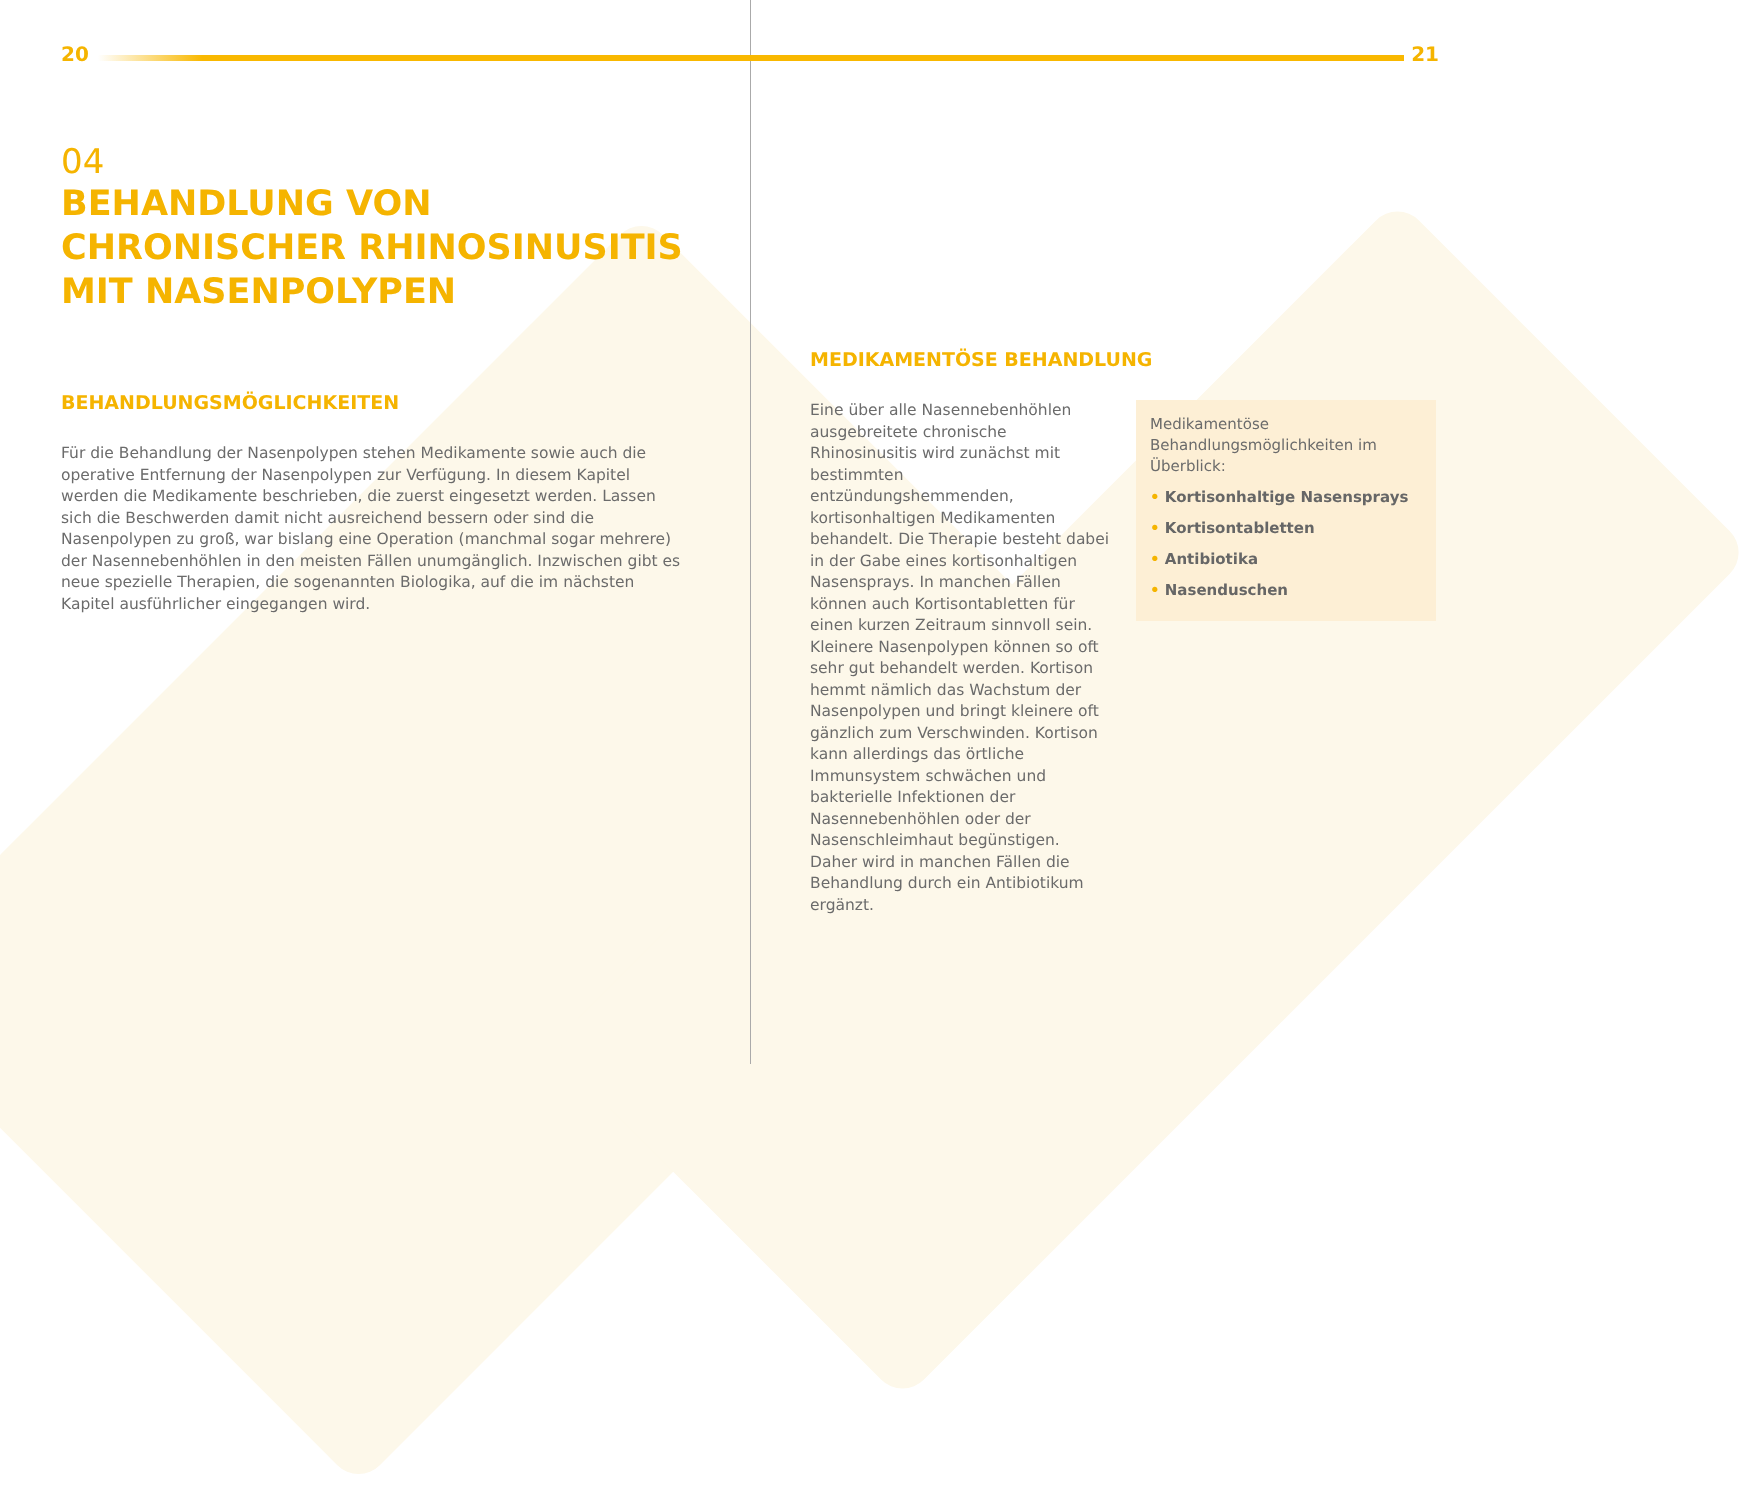20
04
BEHANDLUNG VON CHRONISCHER RHINOSINUSITIS MIT NASENPOLYPEN
BEHANDLUNGSMÖGLICHKEITEN
Für die Behandlung der Nasenpolypen stehen Medikamente sowie auch die operative Entfernung der Nasenpolypen zur Verfügung. In diesem Kapitel werden die Medikamente beschrieben, die zuerst eingesetzt werden. Lassen sich die Beschwerden damit nicht ausreichend bessern oder sind die Nasenpolypen zu groß, war bislang eine Operation (manchmal sogar mehrere) der Nasennebenhöhlen in den meisten Fällen unumgänglich. Inzwischen gibt es neue spezielle Therapien, die sogenannten Biologika, auf die im nächsten Kapitel ausführlicher eingegangen wird.
21
MEDIKAMENTÖSE BEHANDLUNG
Eine über alle Nasennebenhöhlen ausgebreitete chronische Rhinosinusitis wird zunächst mit bestimmten entzündungshemmenden, kortisonhaltigen Medikamenten behandelt. Die Therapie besteht dabei in der Gabe eines kortisonhaltigen Nasensprays. In manchen Fällen können auch Kortisontabletten für einen kurzen Zeitraum sinnvoll sein. Kleinere Nasenpolypen können so oft sehr gut behandelt werden. Kortison hemmt nämlich das Wachstum der Nasenpolypen und bringt kleinere oft gänzlich zum Verschwinden. Kortison kann allerdings das örtliche Immunsystem schwächen und bakterielle Infektionen der Nasennebenhöhlen oder der Nasenschleimhaut begünstigen. Daher wird in manchen Fällen die Behandlung durch ein Antibiotikum ergänzt.
Medikamentöse Behandlungsmöglichkeiten im Überblick:
• Kortisonhaltige Nasensprays
• Kortisontabletten
• Antibiotika
• Nasenduschen